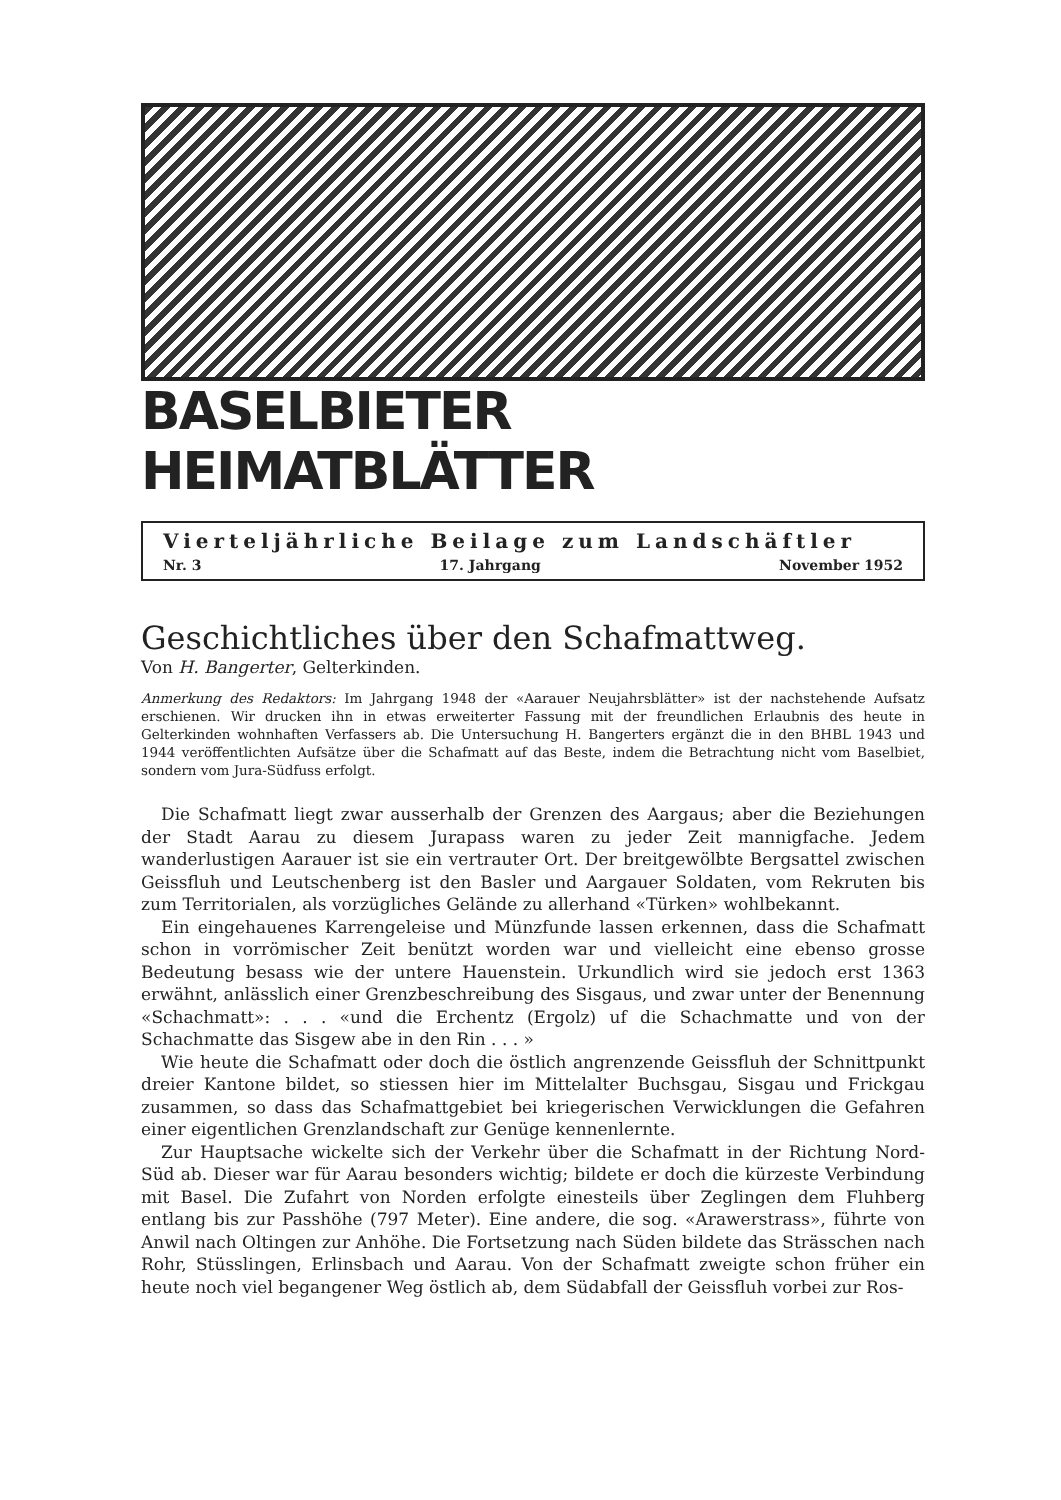BASELBIETER HEIMATBLÄTTER
Vierteljährliche Beilage zum Landschäftler
Nr. 3 17. Jahrgang November 1952
Geschichtliches über den Schafmattweg.
Von H. Bangerter, Gelterkinden.
Anmerkung des Redaktors: Im Jahrgang 1948 der «Aarauer Neujahrsblätter» ist der nachstehende Aufsatz erschienen. Wir drucken ihn in etwas erweiterter Fassung mit der freundlichen Erlaubnis des heute in Gelterkinden wohnhaften Verfassers ab. Die Untersuchung H. Bangerters ergänzt die in den BHBL 1943 und 1944 veröffentlichten Aufsätze über die Schafmatt auf das Beste, indem die Betrachtung nicht vom Baselbiet, sondern vom Jura-Südfuss erfolgt.
Die Schafmatt liegt zwar ausserhalb der Grenzen des Aargaus; aber die Beziehungen der Stadt Aarau zu diesem Jurapass waren zu jeder Zeit mannigfache. Jedem wanderlustigen Aarauer ist sie ein vertrauter Ort. Der breitgewölbte Bergsattel zwischen Geissfluh und Leutschenberg ist den Basler und Aargauer Soldaten, vom Rekruten bis zum Territorialen, als vorzügliches Gelände zu allerhand «Türken» wohlbekannt.
Ein eingehauenes Karrengeleise und Münzfunde lassen erkennen, dass die Schafmatt schon in vorrömischer Zeit benützt worden war und vielleicht eine ebenso grosse Bedeutung besass wie der untere Hauenstein. Urkundlich wird sie jedoch erst 1363 erwähnt, anlässlich einer Grenzbeschreibung des Sisgaus, und zwar unter der Benennung «Schachmatt»: . . . «und die Erchentz (Ergolz) uf die Schachmatte und von der Schachmatte das Sisgew abe in den Rin . . . »
Wie heute die Schafmatt oder doch die östlich angrenzende Geissfluh der Schnittpunkt dreier Kantone bildet, so stiessen hier im Mittelalter Buchsgau, Sisgau und Frickgau zusammen, so dass das Schafmattgebiet bei kriegerischen Verwicklungen die Gefahren einer eigentlichen Grenzlandschaft zur Genüge kennenlernte.
Zur Hauptsache wickelte sich der Verkehr über die Schafmatt in der Richtung Nord-Süd ab. Dieser war für Aarau besonders wichtig; bildete er doch die kürzeste Verbindung mit Basel. Die Zufahrt von Norden erfolgte einesteils über Zeglingen dem Fluhberg entlang bis zur Passhöhe (797 Meter). Eine andere, die sog. «Arawerstrass», führte von Anwil nach Oltingen zur Anhöhe. Die Fortsetzung nach Süden bildete das Strässchen nach Rohr, Stüsslingen, Erlinsbach und Aarau. Von der Schafmatt zweigte schon früher ein heute noch viel begangener Weg östlich ab, dem Südabfall der Geissfluh vorbei zur Ros-